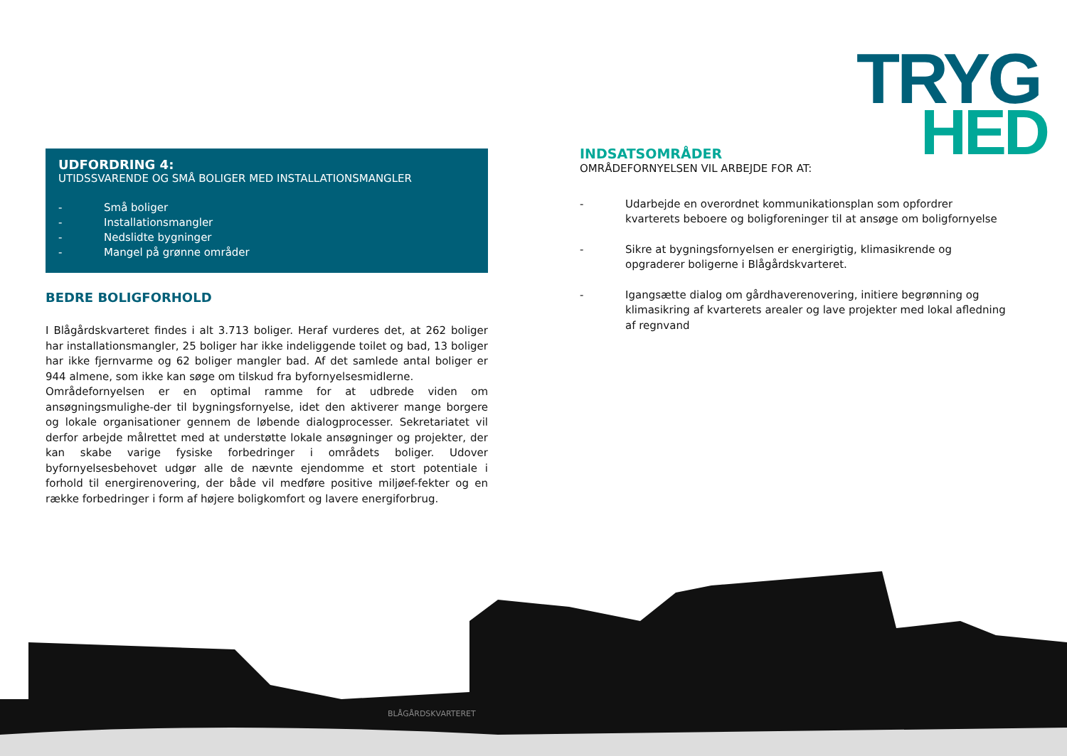TRYG
HED
UDFORDRING 4:
UTIDSSVARENDE OG SMÅ BOLIGER MED INSTALLATIONSMANGLER
- Små boliger
- Installationsmangler
- Nedslidte bygninger
- Mangel på grønne områder
BEDRE BOLIGFORHOLD
I Blågårdskvarteret findes i alt 3.713 boliger. Heraf vurderes det, at 262 boliger har installationsmangler, 25 boliger har ikke indeliggende toilet og bad, 13 boliger har ikke fjernvarme og 62 boliger mangler bad. Af det samlede antal boliger er 944 almene, som ikke kan søge om tilskud fra byfornyelsesmidlerne.
Områdefornyelsen er en optimal ramme for at udbrede viden om ansøgningsmulighe-der til bygningsfornyelse, idet den aktiverer mange borgere og lokale organisationer gennem de løbende dialogprocesser. Sekretariatet vil derfor arbejde målrettet med at understøtte lokale ansøgninger og projekter, der kan skabe varige fysiske forbedringer i områdets boliger. Udover byfornyelsesbehovet udgør alle de nævnte ejendomme et stort potentiale i forhold til energirenovering, der både vil medføre positive miljøef-fekter og en række forbedringer i form af højere boligkomfort og lavere energiforbrug.
INDSATSOMRÅDER
OMRÅDEFORNYELSEN VIL ARBEJDE FOR AT:
- Udarbejde en overordnet kommunikationsplan som opfordrer kvarterets beboere og boligforeninger til at ansøge om boligfornyelse
- Sikre at bygningsfornyelsen er energirigtig, klimasikrende og opgraderer boligerne i Blågårdskvarteret.
- Igangsætte dialog om gårdhaverenovering, initiere begrønning og klimasikring af kvarterets arealer og lave projekter med lokal afledning af regnvand
BLÅGÅRDSKVARTERET